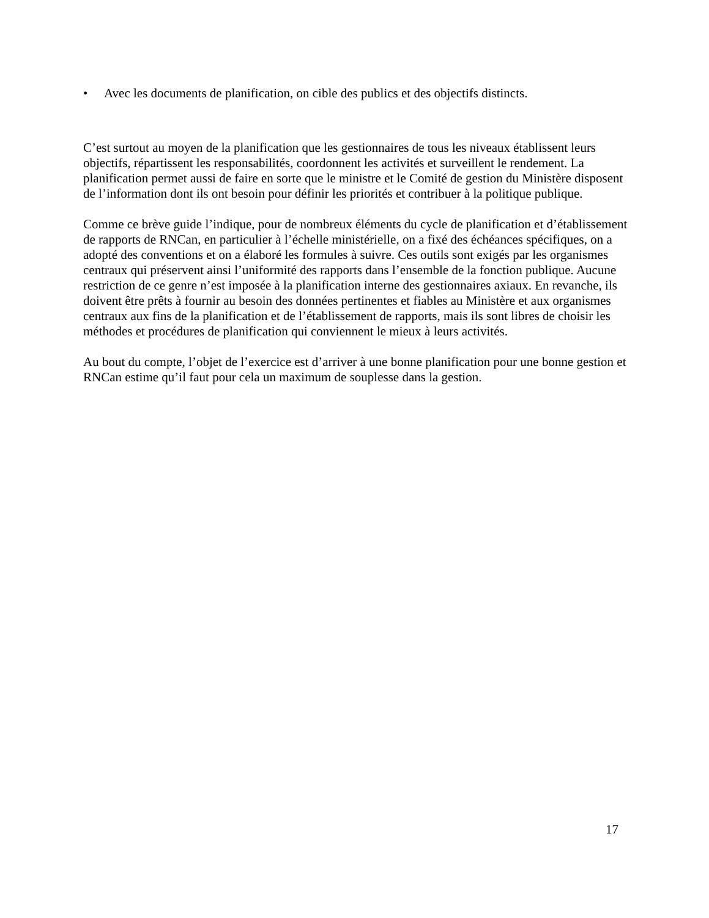• Avec les documents de planification, on cible des publics et des objectifs distincts.
C’est surtout au moyen de la planification que les gestionnaires de tous les niveaux établissent leurs objectifs, répartissent les responsabilités, coordonnent les activités et surveillent le rendement. La planification permet aussi de faire en sorte que le ministre et le Comité de gestion du Ministère disposent de l’information dont ils ont besoin pour définir les priorités et contribuer à la politique publique.
Comme ce brève guide l’indique, pour de nombreux éléments du cycle de planification et d’établissement de rapports de RNCan, en particulier à l’échelle ministérielle, on a fixé des échéances spécifiques, on a adopté des conventions et on a élaboré les formules à suivre. Ces outils sont exigés par les organismes centraux qui préservent ainsi l’uniformité des rapports dans l’ensemble de la fonction publique. Aucune restriction de ce genre n’est imposée à la planification interne des gestionnaires axiaux. En revanche, ils doivent être prêts à fournir au besoin des données pertinentes et fiables au Ministère et aux organismes centraux aux fins de la planification et de l’établissement de rapports, mais ils sont libres de choisir les méthodes et procédures de planification qui conviennent le mieux à leurs activités.
Au bout du compte, l’objet de l’exercice est d’arriver à une bonne planification pour une bonne gestion et RNCan estime qu’il faut pour cela un maximum de souplesse dans la gestion.
17